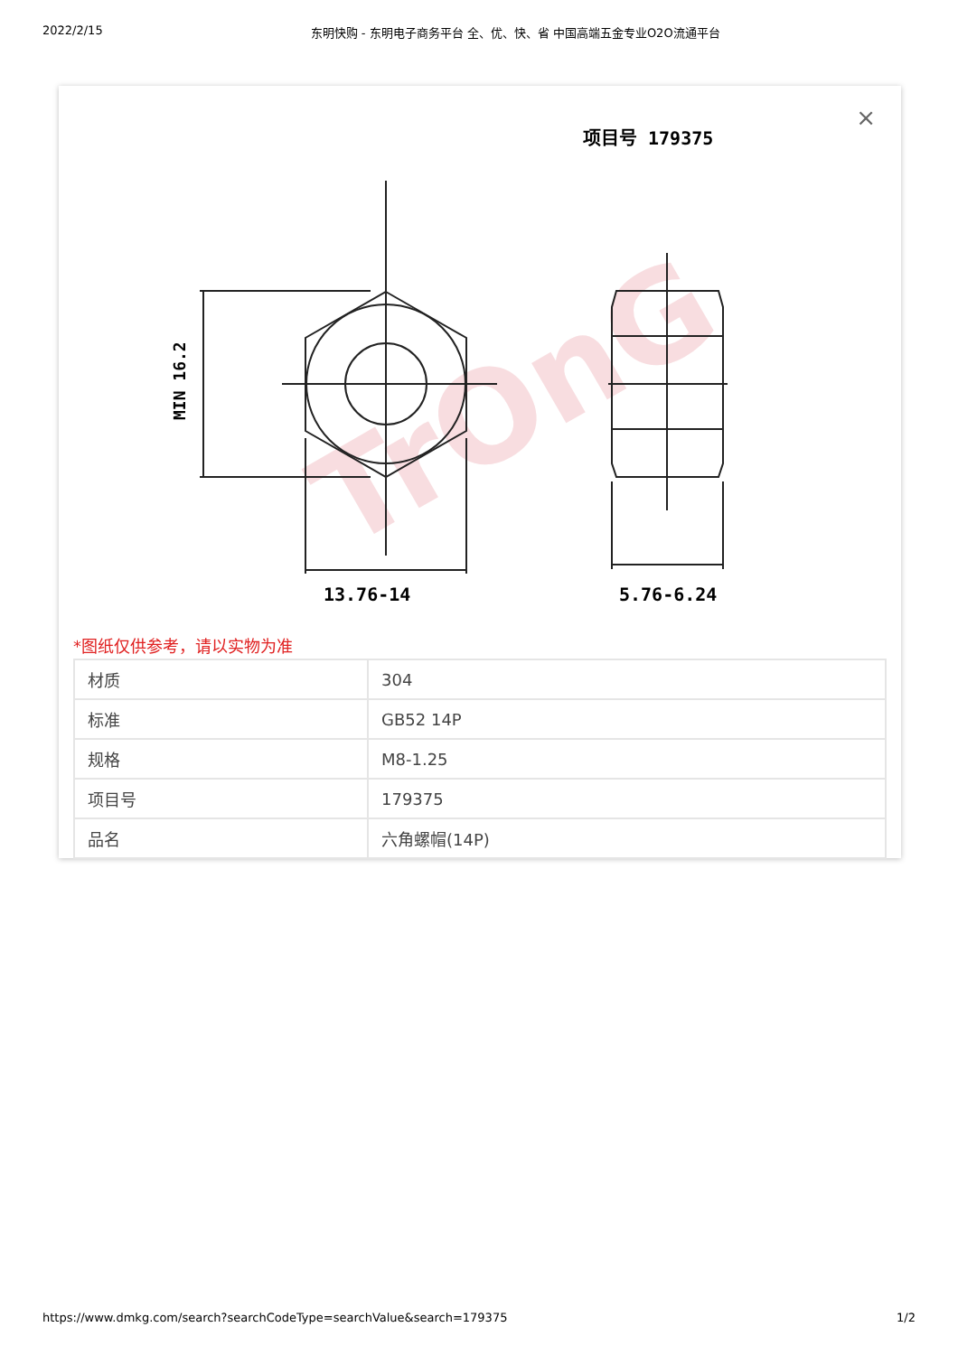2022/2/15 东明快购 - 东明电子商务平台 全、优、快、省 中国高端五金专业O2O流通平台
×
项目号 179375
TrOnG
MIN 16.2
13.76-14
5.76-6.24
*图纸仅供参考，请以实物为准
| 材质 | 304 |
| 标准 | GB52 14P |
| 规格 | M8-1.25 |
| 项目号 | 179375 |
| 品名 | 六角螺帽(14P) |
https://www.dmkg.com/search?searchCodeType=searchValue&search=179375 1/2